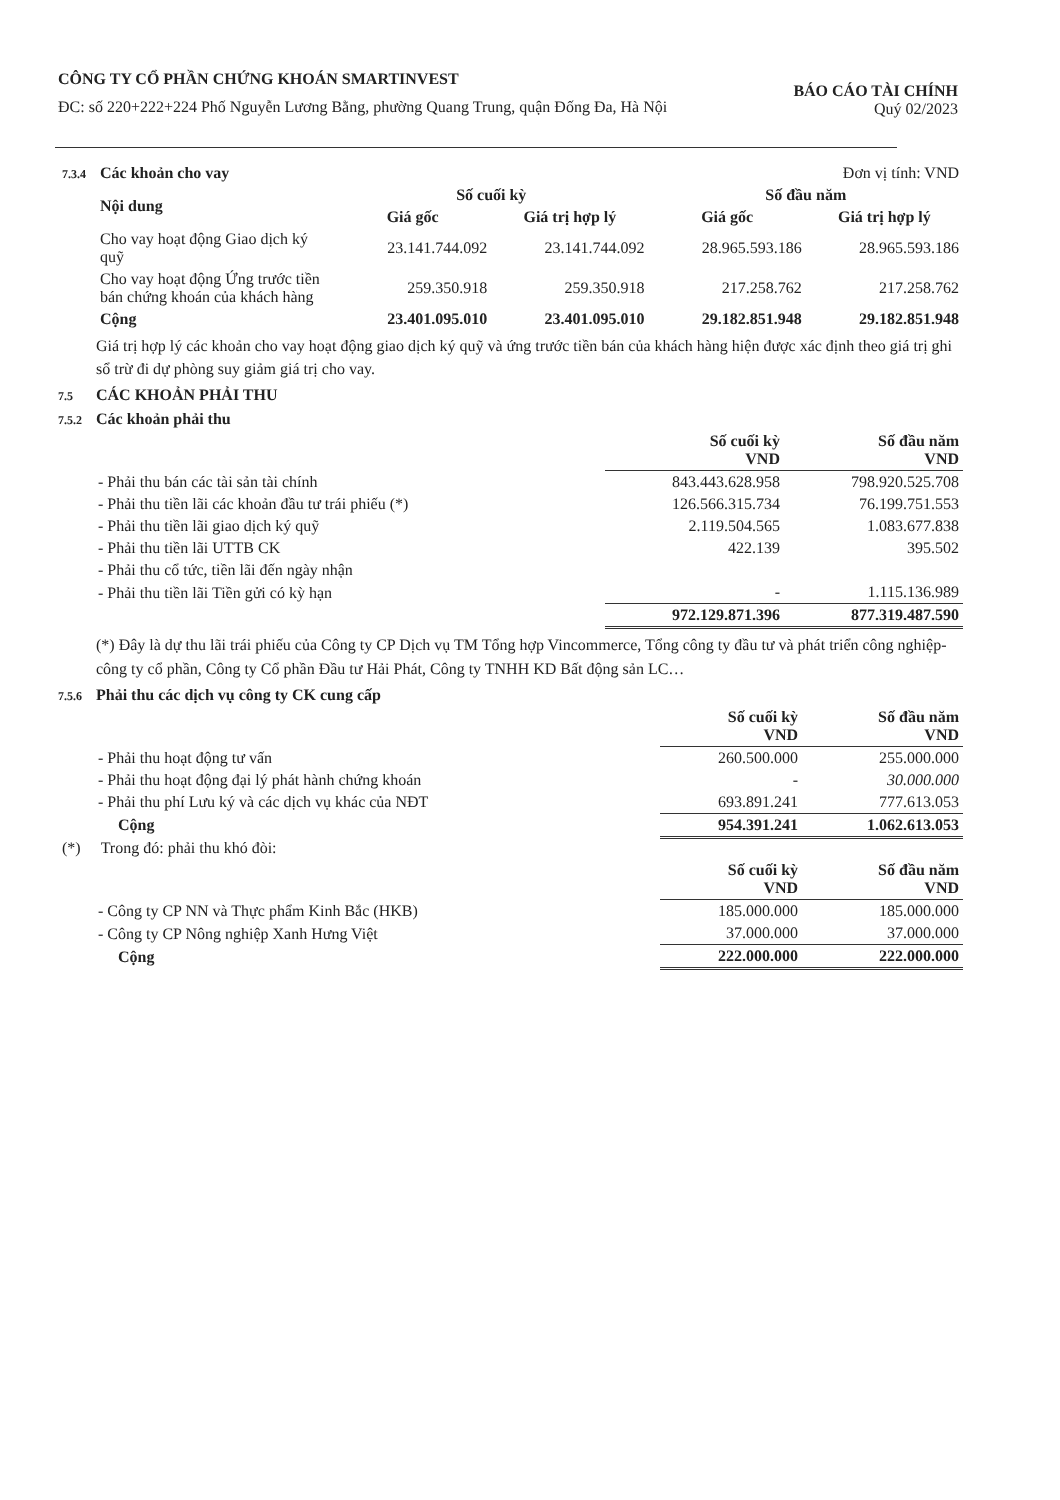CÔNG TY CỔ PHẦN CHỨNG KHOÁN SMARTINVEST
ĐC: số 220+222+224 Phố Nguyễn Lương Bằng, phường Quang Trung, quận Đống Đa, Hà Nội
BÁO CÁO TÀI CHÍNH
Quý 02/2023
| 7.3.4 Các khoản cho vay | Đơn vị tính: VND |
| Nội dung | Số cuối kỳ | | Số đầu năm | |
| --- | --- | --- | --- | --- |
| | Giá gốc | Giá trị hợp lý | Giá gốc | Giá trị hợp lý |
| Cho vay hoạt động Giao dịch ký quỹ | 23.141.744.092 | 23.141.744.092 | 28.965.593.186 | 28.965.593.186 |
| Cho vay hoạt động Ứng trước tiền bán chứng khoán của khách hàng | 259.350.918 | 259.350.918 | 217.258.762 | 217.258.762 |
| Cộng | 23.401.095.010 | 23.401.095.010 | 29.182.851.948 | 29.182.851.948 |
Giá trị hợp lý các khoản cho vay hoạt động giao dịch ký quỹ và ứng trước tiền bán của khách hàng hiện được xác định theo giá trị ghi sổ trừ đi dự phòng suy giảm giá trị cho vay.
7.5 CÁC KHOẢN PHẢI THU
7.5.2 Các khoản phải thu
| | Số cuối kỳ VND | Số đầu năm VND |
| - Phải thu bán các tài sản tài chính | 843.443.628.958 | 798.920.525.708 |
| - Phải thu tiền lãi các khoản đầu tư trái phiếu (*) | 126.566.315.734 | 76.199.751.553 |
| - Phải thu tiền lãi giao dịch ký quỹ | 2.119.504.565 | 1.083.677.838 |
| - Phải thu tiền lãi UTTB CK | 422.139 | 395.502 |
| - Phải thu cổ tức, tiền lãi đến ngày nhận | | |
| - Phải thu tiền lãi Tiền gửi có kỳ hạn | - | 1.115.136.989 |
| | 972.129.871.396 | 877.319.487.590 |
(*) Đây là dự thu lãi trái phiếu của Công ty CP Dịch vụ TM Tổng hợp Vincommerce, Tổng công ty đầu tư và phát triển công nghiệp-công ty cổ phần, Công ty Cổ phần Đầu tư Hải Phát, Công ty TNHH KD Bất động sản LC…
7.5.6 Phải thu các dịch vụ công ty CK cung cấp
| | Số cuối kỳ VND | Số đầu năm VND |
| - Phải thu hoạt động tư vấn | 260.500.000 | 255.000.000 |
| - Phải thu hoạt động đại lý phát hành chứng khoán | - | 30.000.000 |
| - Phải thu phí Lưu ký và các dịch vụ khác của NĐT | 693.891.241 | 777.613.053 |
| Cộng | 954.391.241 | 1.062.613.053 |
| (*) Trong đó: phải thu khó đòi: | | |
| | Số cuối kỳ VND | Số đầu năm VND |
| - Công ty CP NN và Thực phẩm Kinh Bắc (HKB) | 185.000.000 | 185.000.000 |
| - Công ty CP Nông nghiệp Xanh Hưng Việt | 37.000.000 | 37.000.000 |
| Cộng | 222.000.000 | 222.000.000 |